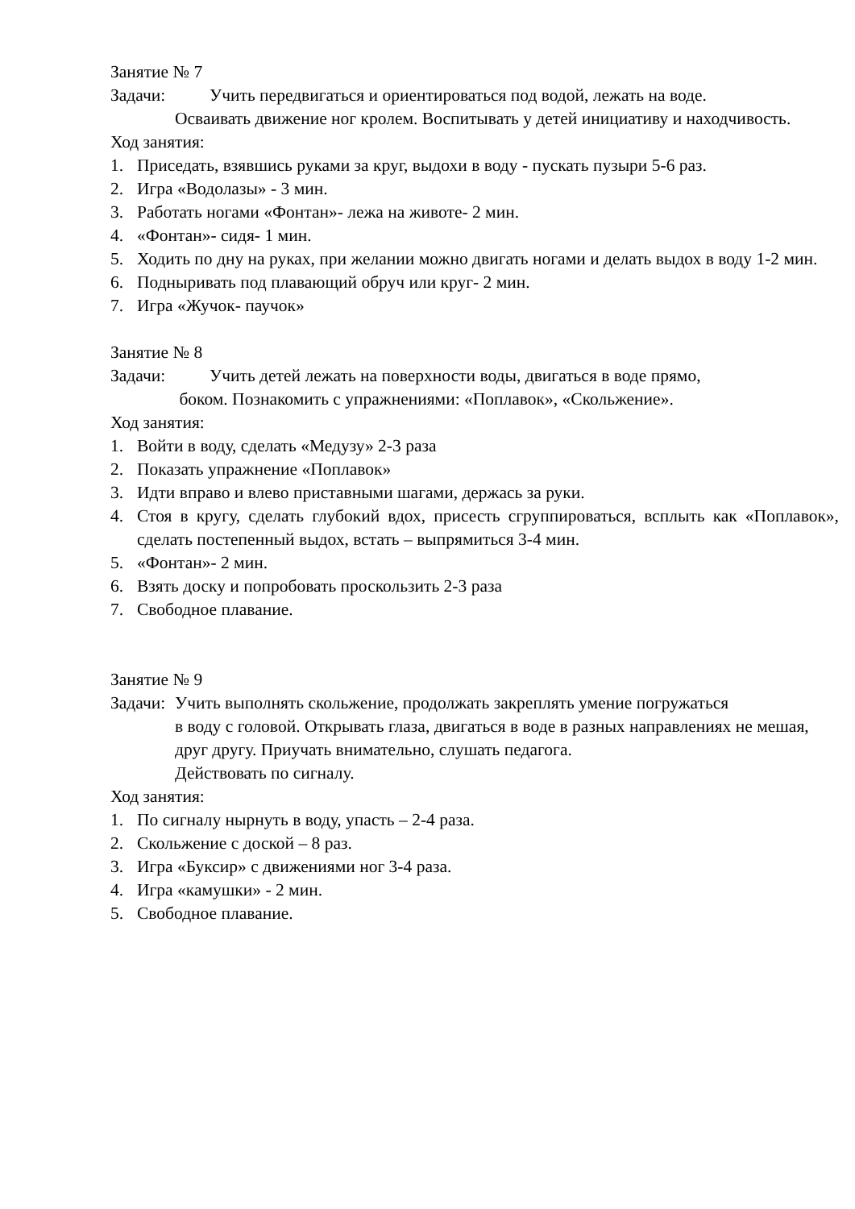Занятие № 7
Задачи: Учить передвигаться и ориентироваться под водой, лежать на воде.
Осваивать движение ног кролем. Воспитывать у детей инициативу и находчивость.
Ход занятия:
1. Приседать, взявшись руками за круг, выдохи в воду - пускать пузыри 5-6 раз.
2. Игра «Водолазы» - 3 мин.
3. Работать ногами «Фонтан»- лежа на животе- 2 мин.
4. «Фонтан»- сидя- 1 мин.
5. Ходить по дну на руках, при желании можно двигать ногами и делать выдох в воду 1-2 мин.
6. Подныривать под плавающий обруч или круг- 2 мин.
7. Игра «Жучок- паучок»
Занятие № 8
Задачи: Учить детей лежать на поверхности воды, двигаться в воде прямо,
боком. Познакомить с упражнениями: «Поплавок», «Скольжение».
Ход занятия:
1. Войти в воду, сделать «Медузу» 2-3 раза
2. Показать упражнение «Поплавок»
3. Идти вправо и влево приставными шагами, держась за руки.
4. Стоя в кругу, сделать глубокий вдох, присесть сгруппироваться, всплыть как «Поплавок», сделать постепенный выдох, встать – выпрямиться 3-4 мин.
5. «Фонтан»- 2 мин.
6. Взять доску и попробовать проскользить 2-3 раза
7. Свободное плавание.
Занятие № 9
Задачи: Учить выполнять скольжение, продолжать закреплять умение погружаться
в воду с головой. Открывать глаза, двигаться в воде в разных направлениях не мешая, друг другу. Приучать внимательно, слушать педагога.
Действовать по сигналу.
Ход занятия:
1. По сигналу нырнуть в воду, упасть – 2-4 раза.
2. Скольжение с доской – 8 раз.
3. Игра «Буксир» с движениями ног 3-4 раза.
4. Игра «камушки» - 2 мин.
5. Свободное плавание.